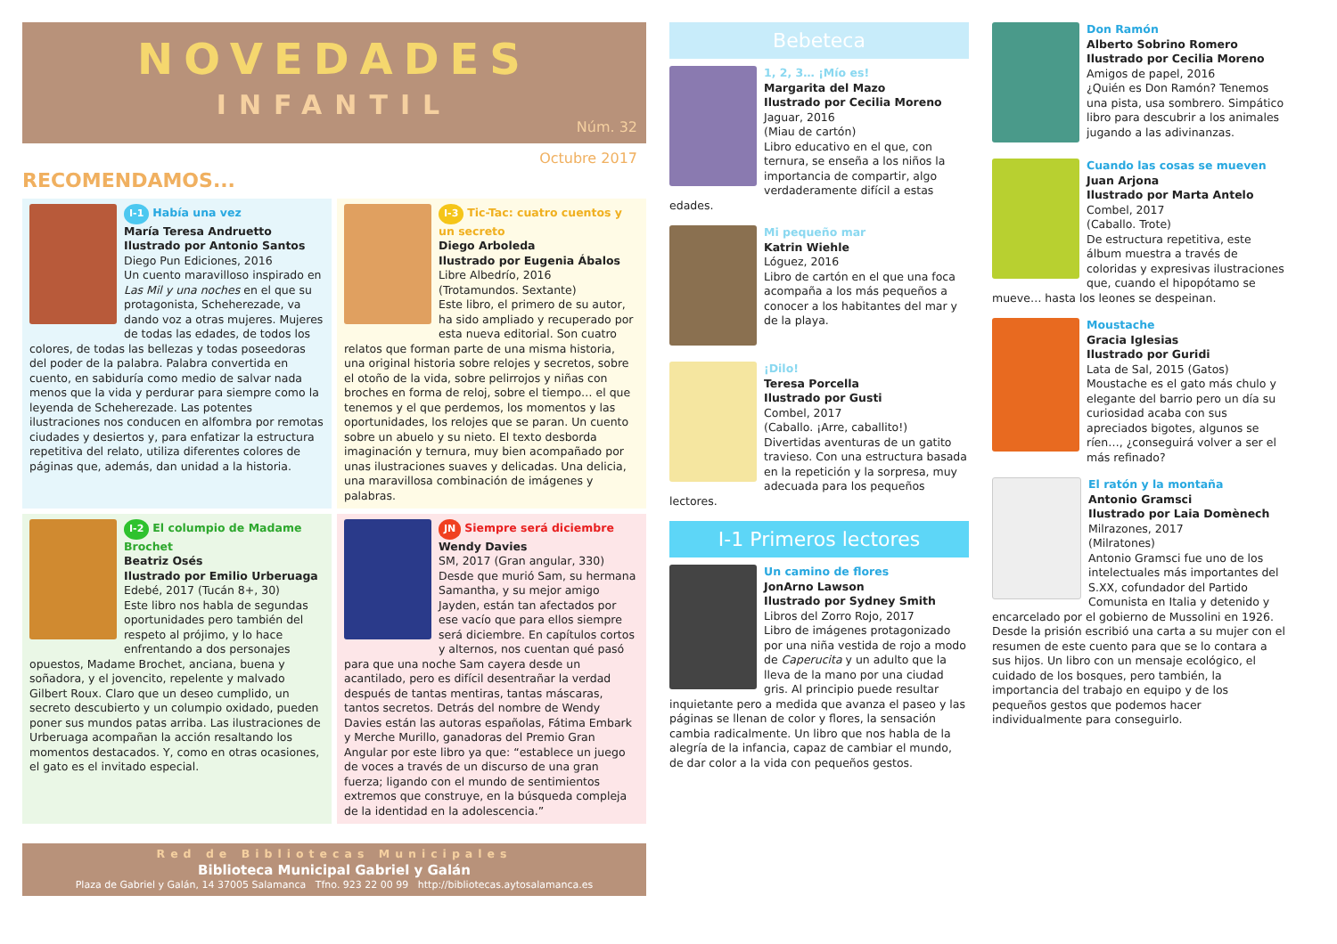NOVEDADES
INFANTIL
Núm. 32
Octubre 2017
RECOMENDAMOS...
I-1 Había una vez
María Teresa Andruetto
Ilustrado por Antonio Santos
Diego Pun Ediciones, 2016
Un cuento maravilloso inspirado en Las Mil y una noches en el que su protagonista, Scheherezade, va dando voz a otras mujeres. Mujeres de todas las edades, de todos los colores, de todas las bellezas y todas poseedoras del poder de la palabra. Palabra convertida en cuento, en sabiduría como medio de salvar nada menos que la vida y perdurar para siempre como la leyenda de Scheherezade. Las potentes ilustraciones nos conducen en alfombra por remotas ciudades y desiertos y, para enfatizar la estructura repetitiva del relato, utiliza diferentes colores de páginas que, además, dan unidad a la historia.
I-3 Tic-Tac: cuatro cuentos y un secreto
Diego Arboleda
Ilustrado por Eugenia Ábalos
Libre Albedrío, 2016
(Trotamundos. Sextante)
Este libro, el primero de su autor, ha sido ampliado y recuperado por esta nueva editorial. Son cuatro relatos que forman parte de una misma historia, una original historia sobre relojes y secretos, sobre el otoño de la vida, sobre pelirrojos y niñas con broches en forma de reloj, sobre el tiempo… el que tenemos y el que perdemos, los momentos y las oportunidades, los relojes que se paran. Un cuento sobre un abuelo y su nieto. El texto desborda imaginación y ternura, muy bien acompañado por unas ilustraciones suaves y delicadas. Una delicia, una maravillosa combinación de imágenes y palabras.
I-2 El columpio de Madame Brochet
Beatriz Osés
Ilustrado por Emilio Urberuaga
Edebé, 2017 (Tucán 8+, 30)
Este libro nos habla de segundas oportunidades pero también del respeto al prójimo, y lo hace enfrentando a dos personajes opuestos, Madame Brochet, anciana, buena y soñadora, y el jovencito, repelente y malvado Gilbert Roux. Claro que un deseo cumplido, un secreto descubierto y un columpio oxidado, pueden poner sus mundos patas arriba. Las ilustraciones de Urberuaga acompañan la acción resaltando los momentos destacados. Y, como en otras ocasiones, el gato es el invitado especial.
JN Siempre será diciembre
Wendy Davies
SM, 2017 (Gran angular, 330)
Desde que murió Sam, su hermana Samantha, y su mejor amigo Jayden, están tan afectados por ese vacío que para ellos siempre será diciembre. En capítulos cortos y alternos, nos cuentan qué pasó para que una noche Sam cayera desde un acantilado, pero es difícil desentrañar la verdad después de tantas mentiras, tantas máscaras, tantos secretos. Detrás del nombre de Wendy Davies están las autoras españolas, Fátima Embark y Merche Murillo, ganadoras del Premio Gran Angular por este libro ya que: “establece un juego de voces a través de un discurso de una gran fuerza; ligando con el mundo de sentimientos extremos que construye, en la búsqueda compleja de la identidad en la adolescencia.”
Red de Bibliotecas Municipales
Biblioteca Municipal Gabriel y Galán
Plaza de Gabriel y Galán, 14 37005 Salamanca Tfno. 923 22 00 99 http://bibliotecas.aytosalamanca.es
Bebeteca
1, 2, 3… ¡Mío es!
Margarita del Mazo
Ilustrado por Cecilia Moreno
Jaguar, 2016
(Miau de cartón)
Libro educativo en el que, con ternura, se enseña a los niños la importancia de compartir, algo verdaderamente difícil a estas edades.
Mi pequeño mar
Katrin Wiehle
Lóguez, 2016
Libro de cartón en el que una foca acompaña a los más pequeños a conocer a los habitantes del mar y de la playa.
¡Dilo!
Teresa Porcella
Ilustrado por Gusti
Combel, 2017
(Caballo. ¡Arre, caballito!)
Divertidas aventuras de un gatito travieso. Con una estructura basada en la repetición y la sorpresa, muy adecuada para los pequeños lectores.
I-1 Primeros lectores
Un camino de flores
JonArno Lawson
Ilustrado por Sydney Smith
Libros del Zorro Rojo, 2017
Libro de imágenes protagonizado por una niña vestida de rojo a modo de Caperucita y un adulto que la lleva de la mano por una ciudad gris. Al principio puede resultar inquietante pero a medida que avanza el paseo y las páginas se llenan de color y flores, la sensación cambia radicalmente. Un libro que nos habla de la alegría de la infancia, capaz de cambiar el mundo, de dar color a la vida con pequeños gestos.
Don Ramón
Alberto Sobrino Romero
Ilustrado por Cecilia Moreno
Amigos de papel, 2016
¿Quién es Don Ramón? Tenemos una pista, usa sombrero. Simpático libro para descubrir a los animales jugando a las adivinanzas.
Cuando las cosas se mueven
Juan Arjona
Ilustrado por Marta Antelo
Combel, 2017
(Caballo. Trote)
De estructura repetitiva, este álbum muestra a través de coloridas y expresivas ilustraciones que, cuando el hipopótamo se mueve… hasta los leones se despeinan.
Moustache
Gracia Iglesias
Ilustrado por Guridi
Lata de Sal, 2015 (Gatos)
Moustache es el gato más chulo y elegante del barrio pero un día su curiosidad acaba con sus apreciados bigotes, algunos se ríen…, ¿conseguirá volver a ser el más refinado?
El ratón y la montaña
Antonio Gramsci
Ilustrado por Laia Domènech
Milrazones, 2017
(Milratones)
Antonio Gramsci fue uno de los intelectuales más importantes del S.XX, cofundador del Partido Comunista en Italia y detenido y encarcelado por el gobierno de Mussolini en 1926. Desde la prisión escribió una carta a su mujer con el resumen de este cuento para que se lo contara a sus hijos. Un libro con un mensaje ecológico, el cuidado de los bosques, pero también, la importancia del trabajo en equipo y de los pequeños gestos que podemos hacer individualmente para conseguirlo.